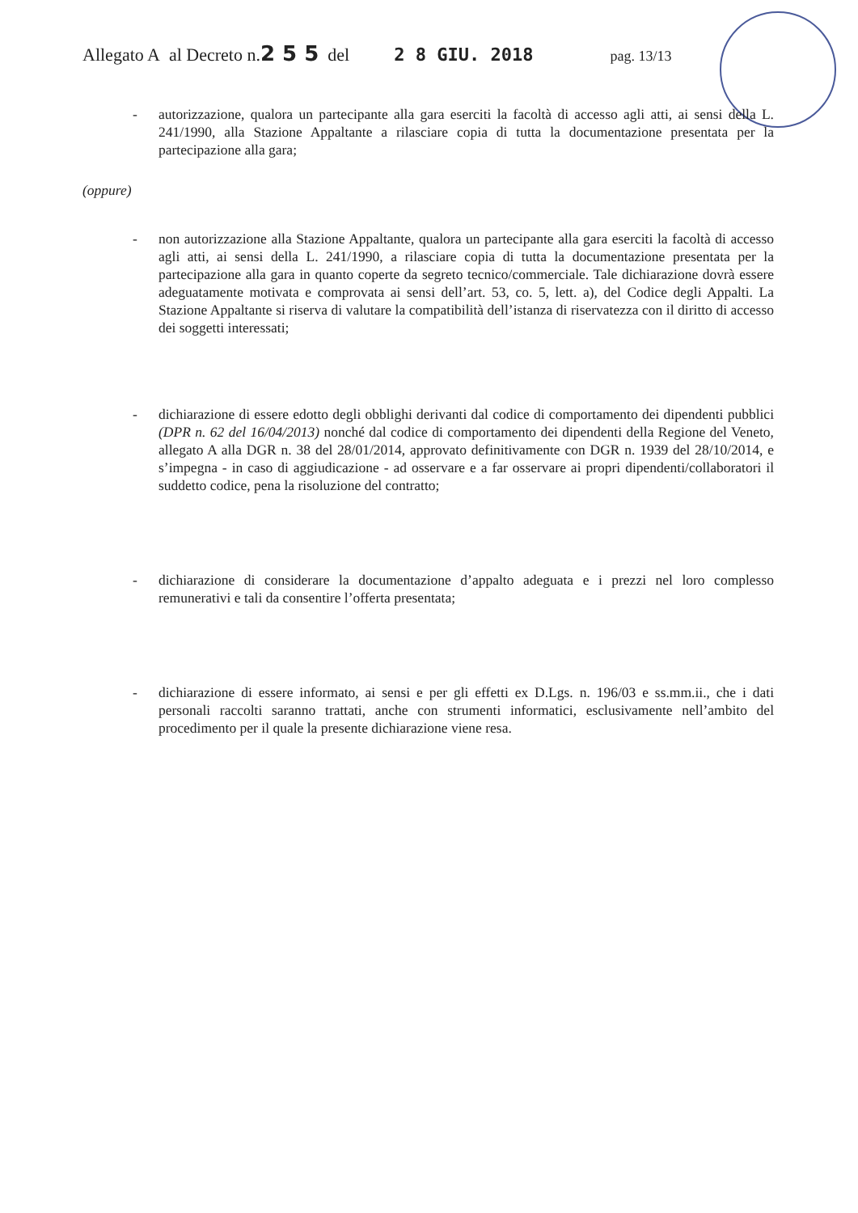Allegato A al Decreto n.2 5 5 del 2 8 GIU. 2018 pag. 13/13
- autorizzazione, qualora un partecipante alla gara eserciti la facoltà di accesso agli atti, ai sensi della L. 241/1990, alla Stazione Appaltante a rilasciare copia di tutta la documentazione presentata per la partecipazione alla gara;
(oppure)
- non autorizzazione alla Stazione Appaltante, qualora un partecipante alla gara eserciti la facoltà di accesso agli atti, ai sensi della L. 241/1990, a rilasciare copia di tutta la documentazione presentata per la partecipazione alla gara in quanto coperte da segreto tecnico/commerciale. Tale dichiarazione dovrà essere adeguatamente motivata e comprovata ai sensi dell’art. 53, co. 5, lett. a), del Codice degli Appalti. La Stazione Appaltante si riserva di valutare la compatibilità dell’istanza di riservatezza con il diritto di accesso dei soggetti interessati;
- dichiarazione di essere edotto degli obblighi derivanti dal codice di comportamento dei dipendenti pubblici (DPR n. 62 del 16/04/2013) nonché dal codice di comportamento dei dipendenti della Regione del Veneto, allegato A alla DGR n. 38 del 28/01/2014, approvato definitivamente con DGR n. 1939 del 28/10/2014, e s’impegna - in caso di aggiudicazione - ad osservare e a far osservare ai propri dipendenti/collaboratori il suddetto codice, pena la risoluzione del contratto;
- dichiarazione di considerare la documentazione d’appalto adeguata e i prezzi nel loro complesso remunerativi e tali da consentire l’offerta presentata;
- dichiarazione di essere informato, ai sensi e per gli effetti ex D.Lgs. n. 196/03 e ss.mm.ii., che i dati personali raccolti saranno trattati, anche con strumenti informatici, esclusivamente nell’ambito del procedimento per il quale la presente dichiarazione viene resa.